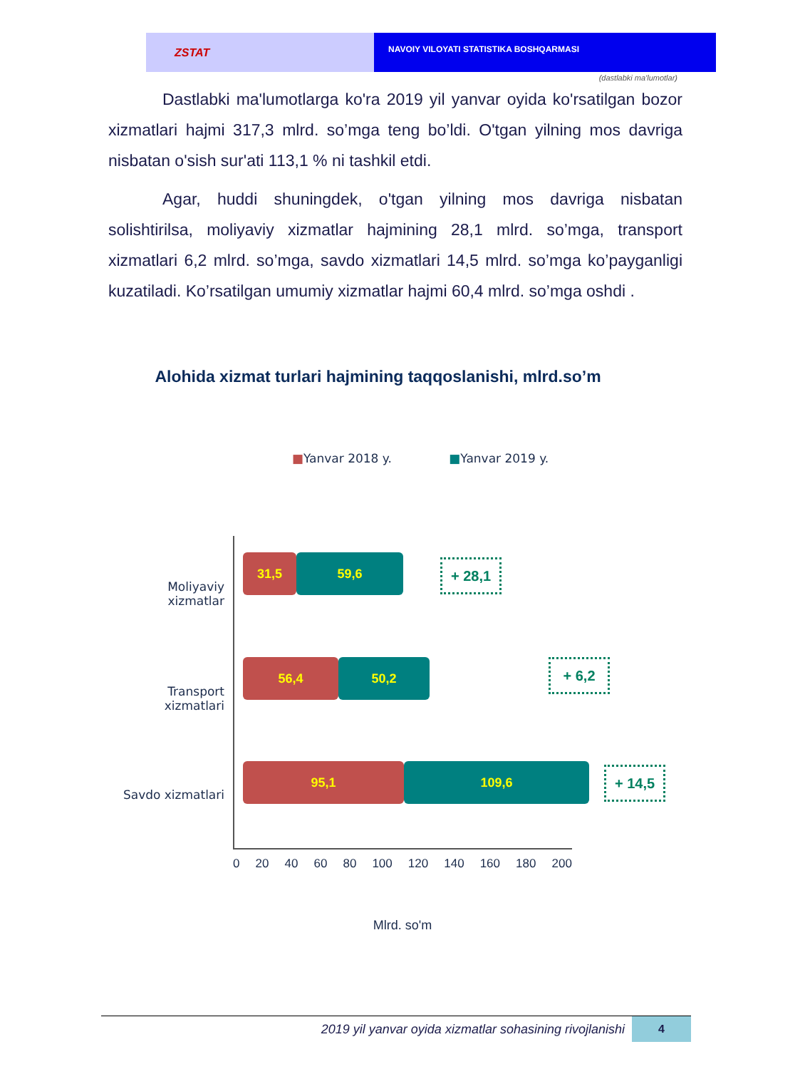ZSTAT
NAVOIY VILOYATI STATISTIKA BOSHQARMASI
(dastlabki ma'lumotlar)
Dastlabki ma'lumotlarga ko'ra 2019 yil yanvar oyida ko'rsatilgan bozor xizmatlari hajmi 317,3 mlrd. so’mga teng bo’ldi. O'tgan yilning mos davriga nisbatan o'sish sur'ati 113,1 % ni tashkil etdi.
Agar, huddi shuningdek, o'tgan yilning mos davriga nisbatan solishtirilsa, moliyaviy xizmatlar hajmining 28,1 mlrd. so’mga, transport xizmatlari 6,2 mlrd. so’mga, savdo xizmatlari 14,5 mlrd. so’mga ko’payganligi kuzatiladi. Ko’rsatilgan umumiy xizmatlar hajmi 60,4 mlrd. so’mga oshdi .
Alohida xizmat turlari hajmining taqqoslanishi, mlrd.so’m
■Yanvar 2018 y. ■Yanvar 2019 y.
Moliyaviy xizmatlar
31,5 59,6 + 28,1
Transport xizmatlari
56,4 50,2 + 6,2
Savdo xizmatlari
95,1 109,6 + 14,5
0 20 40 60 80 100 120 140 160 180 200
Mlrd. so'm
2019 yil yanvar oyida xizmatlar sohasining rivojlanishi
4